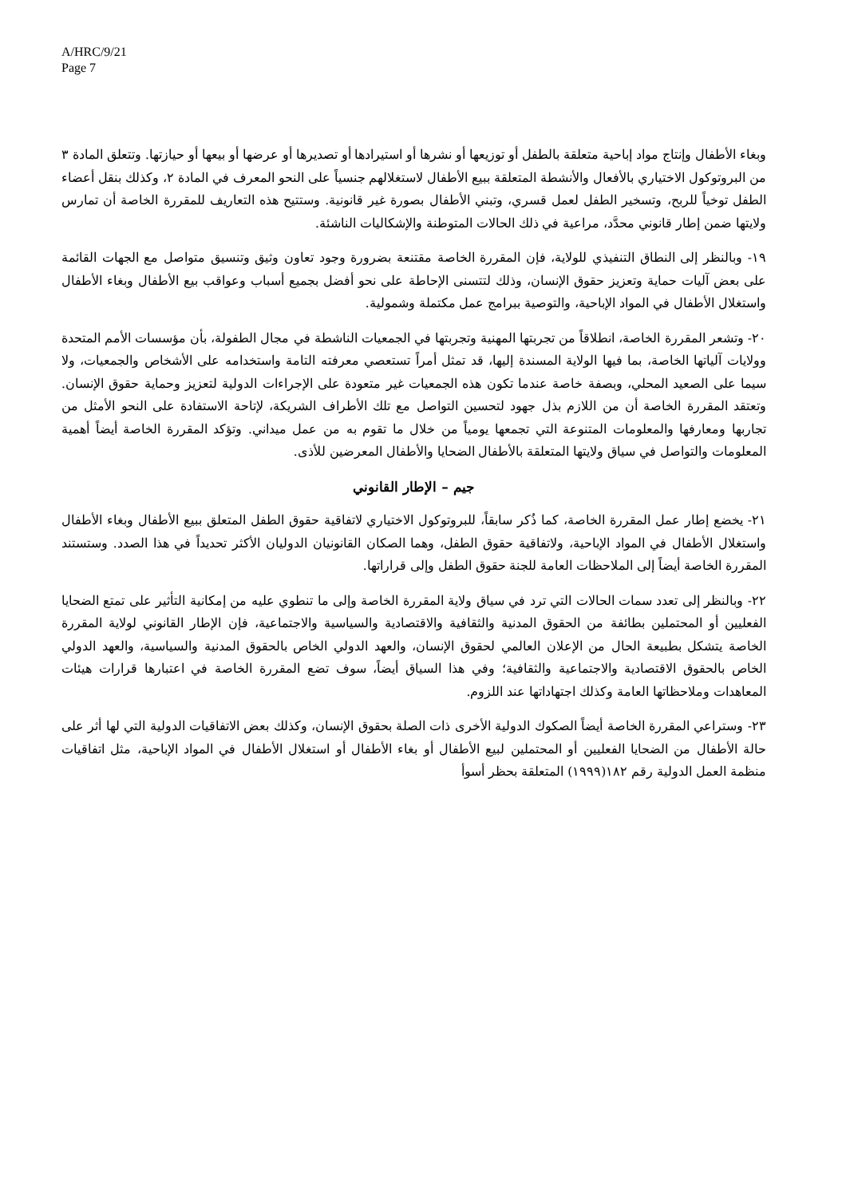A/HRC/9/21
Page 7
وبغاء الأطفال وإنتاج مواد إباحية متعلقة بالطفل أو توزيعها أو نشرها أو استيرادها أو تصديرها أو عرضها أو بيعها أو حيازتها. وتتعلق المادة ٣ من البروتوكول الاختياري بالأفعال والأنشطة المتعلقة ببيع الأطفال لاستغلالهم جنسياً على النحو المعرف في المادة ٢، وكذلك بنقل أعضاء الطفل توخياً للربح، وتسخير الطفل لعمل قسري، وتبني الأطفال بصورة غير قانونية. وستتيح هذه التعاريف للمقررة الخاصة أن تمارس ولايتها ضمن إطار قانوني محدَّد، مراعية في ذلك الحالات المتوطنة والإشكاليات الناشئة.
١٩- وبالنظر إلى النطاق التنفيذي للولاية، فإن المقررة الخاصة مقتنعة بضرورة وجود تعاون وثيق وتنسيق متواصل مع الجهات القائمة على بعض آليات حماية وتعزيز حقوق الإنسان، وذلك لتتسنى الإحاطة على نحو أفضل بجميع أسباب وعواقب بيع الأطفال وبغاء الأطفال واستغلال الأطفال في المواد الإباحية، والتوصية ببرامج عمل مكتملة وشمولية.
٢٠- وتشعر المقررة الخاصة، انطلاقاً من تجربتها المهنية وتجربتها في الجمعيات الناشطة في مجال الطفولة، بأن مؤسسات الأمم المتحدة وولايات آلياتها الخاصة، بما فيها الولاية المسندة إليها، قد تمثل أمراً تستعصي معرفته التامة واستخدامه على الأشخاص والجمعيات، ولا سيما على الصعيد المحلي، وبصفة خاصة عندما تكون هذه الجمعيات غير متعودة على الإجراءات الدولية لتعزيز وحماية حقوق الإنسان. وتعتقد المقررة الخاصة أن من اللازم بذل جهود لتحسين التواصل مع تلك الأطراف الشريكة، لإتاحة الاستفادة على النحو الأمثل من تجاربها ومعارفها والمعلومات المتنوعة التي تجمعها يومياً من خلال ما تقوم به من عمل ميداني. وتؤكد المقررة الخاصة أيضاً أهمية المعلومات والتواصل في سياق ولايتها المتعلقة بالأطفال الضحايا والأطفال المعرضين للأذى.
جيم – الإطار القانوني
٢١- يخضع إطار عمل المقررة الخاصة، كما ذُكر سابقاً، للبروتوكول الاختياري لاتفاقية حقوق الطفل المتعلق ببيع الأطفال وبغاء الأطفال واستغلال الأطفال في المواد الإباحية، ولاتفاقية حقوق الطفل، وهما الصكان القانونيان الدوليان الأكثر تحديداً في هذا الصدد. وستستند المقررة الخاصة أيضاً إلى الملاحظات العامة للجنة حقوق الطفل وإلى قراراتها.
٢٢- وبالنظر إلى تعدد سمات الحالات التي ترد في سياق ولاية المقررة الخاصة وإلى ما تنطوي عليه من إمكانية التأثير على تمتع الضحايا الفعليين أو المحتملين بطائفة من الحقوق المدنية والثقافية والاقتصادية والسياسية والاجتماعية، فإن الإطار القانوني لولاية المقررة الخاصة يتشكل بطبيعة الحال من الإعلان العالمي لحقوق الإنسان، والعهد الدولي الخاص بالحقوق المدنية والسياسية، والعهد الدولي الخاص بالحقوق الاقتصادية والاجتماعية والثقافية؛ وفي هذا السياق أيضاً، سوف تضع المقررة الخاصة في اعتبارها قرارات هيئات المعاهدات وملاحظاتها العامة وكذلك اجتهاداتها عند اللزوم.
٢٣- وستراعي المقررة الخاصة أيضاً الصكوك الدولية الأخرى ذات الصلة بحقوق الإنسان، وكذلك بعض الاتفاقيات الدولية التي لها أثر على حالة الأطفال من الضحايا الفعليين أو المحتملين لبيع الأطفال أو بغاء الأطفال أو استغلال الأطفال في المواد الإباحية، مثل اتفاقيات منظمة العمل الدولية رقم ١٨٢(١٩٩٩) المتعلقة بحظر أسوأ